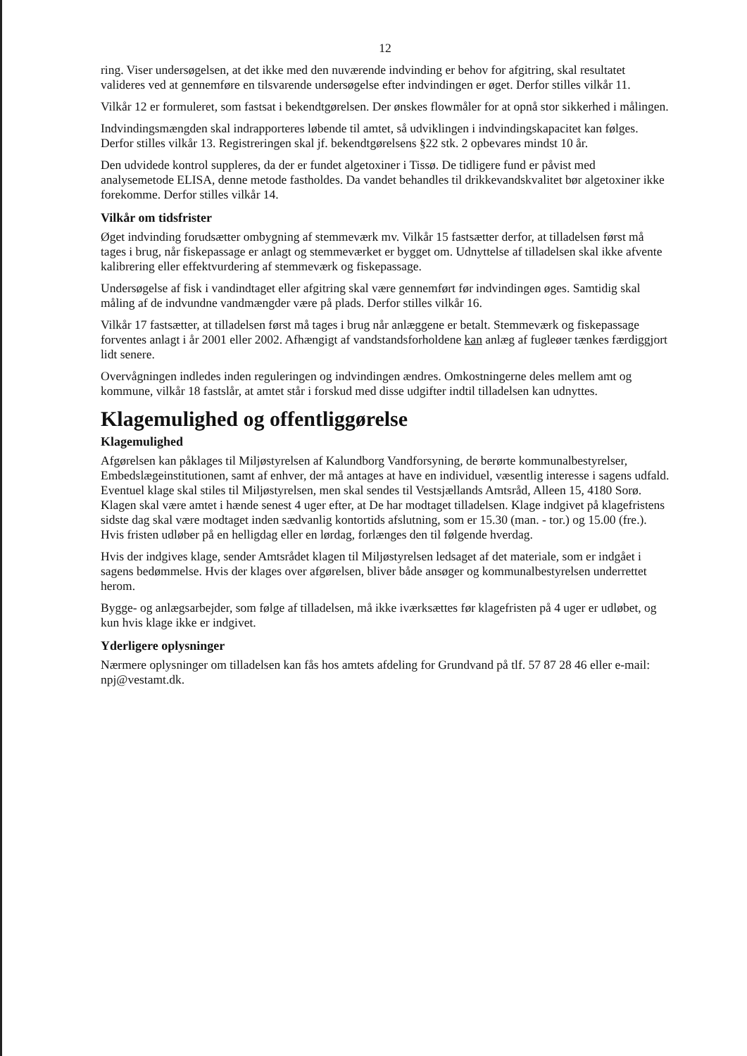12
ring. Viser undersøgelsen, at det ikke med den nuværende indvinding er behov for afgitring, skal resultatet valideres ved at gennemføre en tilsvarende undersøgelse efter indvindingen er øget. Derfor stilles vilkår 11.
Vilkår 12 er formuleret, som fastsat i bekendtgørelsen. Der ønskes flowmåler for at opnå stor sikkerhed i målingen.
Indvindingsmængden skal indrapporteres løbende til amtet, så udviklingen i indvindingskapacitet kan følges. Derfor stilles vilkår 13. Registreringen skal jf. bekendtgørelsens §22 stk. 2 opbevares mindst 10 år.
Den udvidede kontrol suppleres, da der er fundet algetoxiner i Tissø. De tidligere fund er påvist med analysemetode ELISA, denne metode fastholdes. Da vandet behandles til drikkevandskvalitet bør algetoxiner ikke forekomme. Derfor stilles vilkår 14.
Vilkår om tidsfrister
Øget indvinding forudsætter ombygning af stemmeværk mv. Vilkår 15 fastsætter derfor, at tilladelsen først må tages i brug, når fiskepassage er anlagt og stemmeværket er bygget om. Udnyttelse af tilladelsen skal ikke afvente kalibrering eller effektvurdering af stemmeværk og fiskepassage.
Undersøgelse af fisk i vandindtaget eller afgitring skal være gennemført før indvindingen øges. Samtidig skal måling af de indvundne vandmængder være på plads. Derfor stilles vilkår 16.
Vilkår 17 fastsætter, at tilladelsen først må tages i brug når anlæggene er betalt. Stemmeværk og fiskepassage forventes anlagt i år 2001 eller 2002. Afhængigt af vandstandsforholdene kan anlæg af fugleøer tænkes færdiggjort lidt senere.
Overvågningen indledes inden reguleringen og indvindingen ændres. Omkostningerne deles mellem amt og kommune, vilkår 18 fastslår, at amtet står i forskud med disse udgifter indtil tilladelsen kan udnyttes.
Klagemulighed og offentliggørelse
Klagemulighed
Afgørelsen kan påklages til Miljøstyrelsen af Kalundborg Vandforsyning, de berørte kommunalbestyrelser, Embedslægeinstitutionen, samt af enhver, der må antages at have en individuel, væsentlig interesse i sagens udfald. Eventuel klage skal stiles til Miljøstyrelsen, men skal sendes til Vestsjællands Amtsråd, Alleen 15, 4180 Sorø. Klagen skal være amtet i hænde senest 4 uger efter, at De har modtaget tilladelsen. Klage indgivet på klagefristens sidste dag skal være modtaget inden sædvanlig kontortids afslutning, som er 15.30 (man. - tor.) og 15.00 (fre.). Hvis fristen udløber på en helligdag eller en lørdag, forlænges den til følgende hverdag.
Hvis der indgives klage, sender Amtsrådet klagen til Miljøstyrelsen ledsaget af det materiale, som er indgået i sagens bedømmelse. Hvis der klages over afgørelsen, bliver både ansøger og kommunalbestyrelsen underrettet herom.
Bygge- og anlægsarbejder, som følge af tilladelsen, må ikke iværksættes før klagefristen på 4 uger er udløbet, og kun hvis klage ikke er indgivet.
Yderligere oplysninger
Nærmere oplysninger om tilladelsen kan fås hos amtets afdeling for Grundvand på tlf. 57 87 28 46 eller e-mail: npj@vestamt.dk.